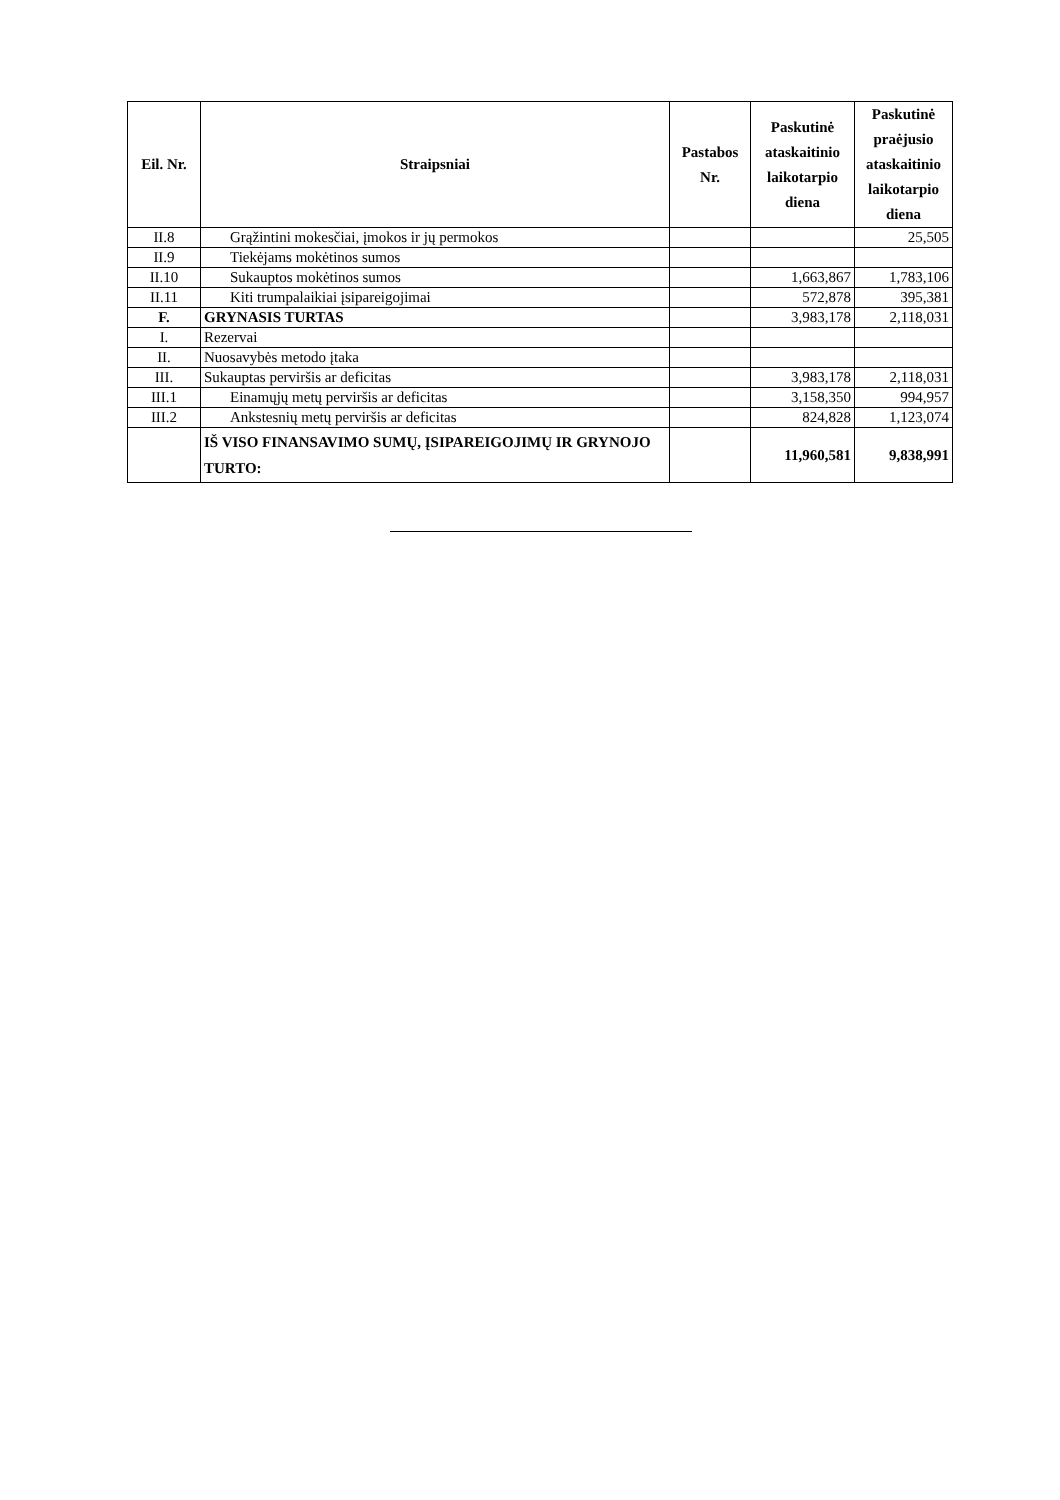| Eil. Nr. | Straipsniai | Pastabos Nr. | Paskutinė ataskaitinio laikotarpio diena | Paskutinė praėjusio ataskaitinio laikotarpio diena |
| --- | --- | --- | --- | --- |
| II.8 | Grąžintini mokesčiai, įmokos ir jų permokos | | | 25,505 |
| II.9 | Tiekėjams mokėtinos sumos | | | |
| II.10 | Sukauptos mokėtinos sumos | | 1,663,867 | 1,783,106 |
| II.11 | Kiti trumpalaikiai įsipareigojimai | | 572,878 | 395,381 |
| F. | GRYNASIS TURTAS | | 3,983,178 | 2,118,031 |
| I. | Rezervai | | | |
| II. | Nuosavybės metodo įtaka | | | |
| III. | Sukauptas perviršis ar deficitas | | 3,983,178 | 2,118,031 |
| III.1 | Einamųjų metų perviršis ar deficitas | | 3,158,350 | 994,957 |
| III.2 | Ankstesnių metų perviršis ar deficitas | | 824,828 | 1,123,074 |
| | IŠ VISO FINANSAVIMO SUMŲ, ĮSIPAREIGOJIMŲ IR GRYNOJO TURTO: | | 11,960,581 | 9,838,991 |